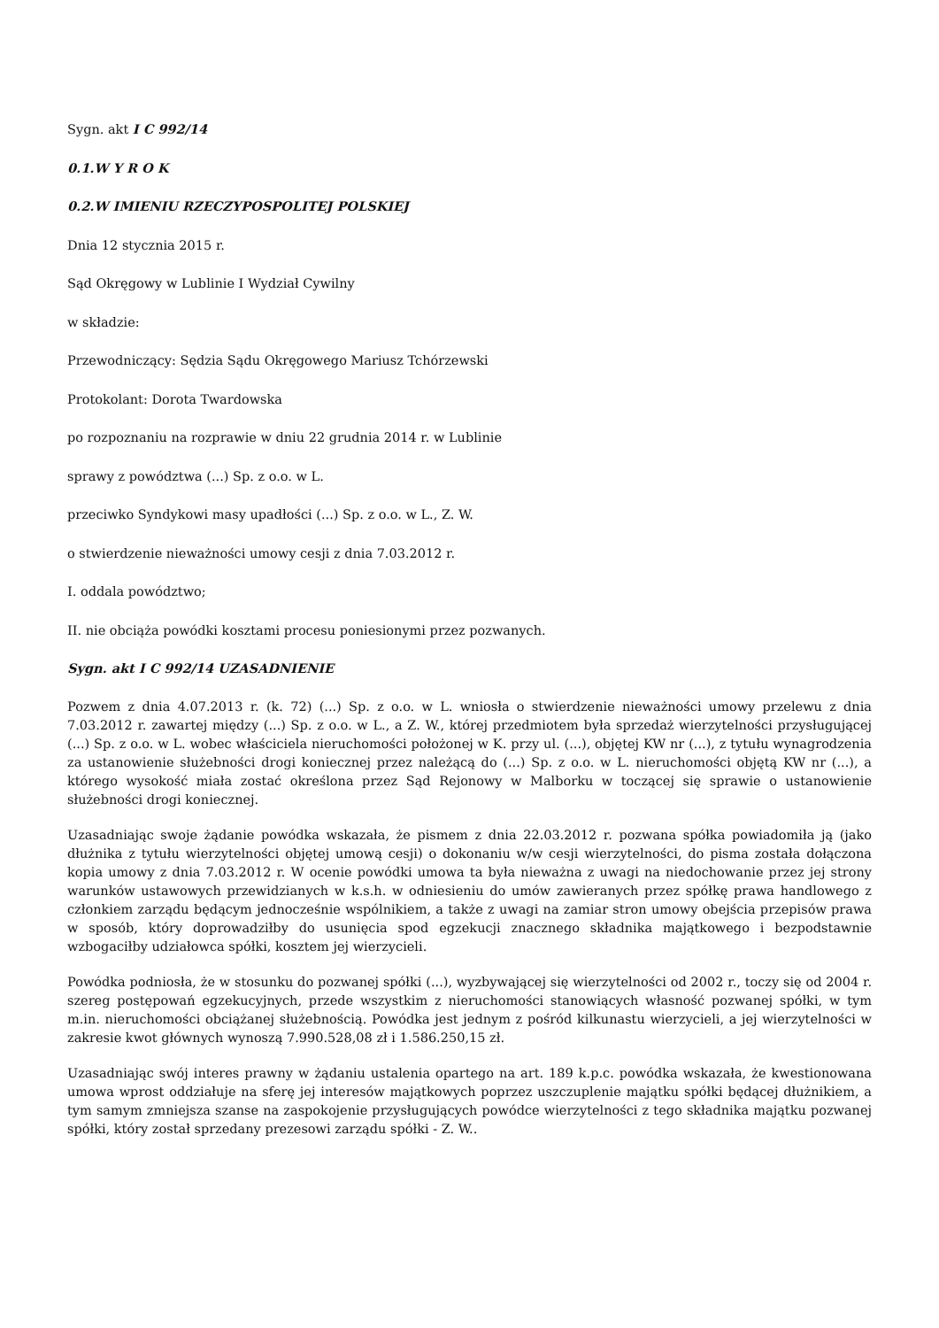Sygn. akt I C 992/14
0.1.W Y R O K
0.2.W IMIENIU RZECZYPOSPOLITEJ POLSKIEJ
Dnia 12 stycznia 2015 r.
Sąd Okręgowy w Lublinie I Wydział Cywilny
w składzie:
Przewodniczący: Sędzia Sądu Okręgowego Mariusz Tchórzewski
Protokolant: Dorota Twardowska
po rozpoznaniu na rozprawie w dniu 22 grudnia 2014 r. w Lublinie
sprawy z powództwa (...) Sp. z o.o. w L.
przeciwko Syndykowi masy upadłości (...) Sp. z o.o. w L., Z. W.
o stwierdzenie nieważności umowy cesji z dnia 7.03.2012 r.
I. oddala powództwo;
II. nie obciąża powódki kosztami procesu poniesionymi przez pozwanych.
Sygn. akt I C 992/14 UZASADNIENIE
Pozwem z dnia 4.07.2013 r. (k. 72) (...) Sp. z o.o. w L. wniosła o stwierdzenie nieważności umowy przelewu z dnia 7.03.2012 r. zawartej między (...) Sp. z o.o. w L., a Z. W., której przedmiotem była sprzedaż wierzytelności przysługującej (...) Sp. z o.o. w L. wobec właściciela nieruchomości położonej w K. przy ul. (...), objętej KW nr (...), z tytułu wynagrodzenia za ustanowienie służebności drogi koniecznej przez należącą do (...) Sp. z o.o. w L. nieruchomości objętą KW nr (...), a którego wysokość miała zostać określona przez Sąd Rejonowy w Malborku w toczącej się sprawie o ustanowienie służebności drogi koniecznej.
Uzasadniając swoje żądanie powódka wskazała, że pismem z dnia 22.03.2012 r. pozwana spółka powiadomiła ją (jako dłużnika z tytułu wierzytelności objętej umową cesji) o dokonaniu w/w cesji wierzytelności, do pisma została dołączona kopia umowy z dnia 7.03.2012 r. W ocenie powódki umowa ta była nieważna z uwagi na niedochowanie przez jej strony warunków ustawowych przewidzianych w k.s.h. w odniesieniu do umów zawieranych przez spółkę prawa handlowego z członkiem zarządu będącym jednocześnie wspólnikiem, a także z uwagi na zamiar stron umowy obejścia przepisów prawa w sposób, który doprowadziłby do usunięcia spod egzekucji znacznego składnika majątkowego i bezpodstawnie wzbogaciłby udziałowca spółki, kosztem jej wierzycieli.
Powódka podniosła, że w stosunku do pozwanej spółki (...), wyzbywającej się wierzytelności od 2002 r., toczy się od 2004 r. szereg postępowań egzekucyjnych, przede wszystkim z nieruchomości stanowiących własność pozwanej spółki, w tym m.in. nieruchomości obciążanej służebnością. Powódka jest jednym z pośród kilkunastu wierzycieli, a jej wierzytelności w zakresie kwot głównych wynoszą 7.990.528,08 zł i 1.586.250,15 zł.
Uzasadniając swój interes prawny w żądaniu ustalenia opartego na art. 189 k.p.c. powódka wskazała, że kwestionowana umowa wprost oddziałuje na sferę jej interesów majątkowych poprzez uszczuplenie majątku spółki będącej dłużnikiem, a tym samym zmniejsza szanse na zaspokojenie przysługujących powódce wierzytelności z tego składnika majątku pozwanej spółki, który został sprzedany prezesowi zarządu spółki - Z. W..